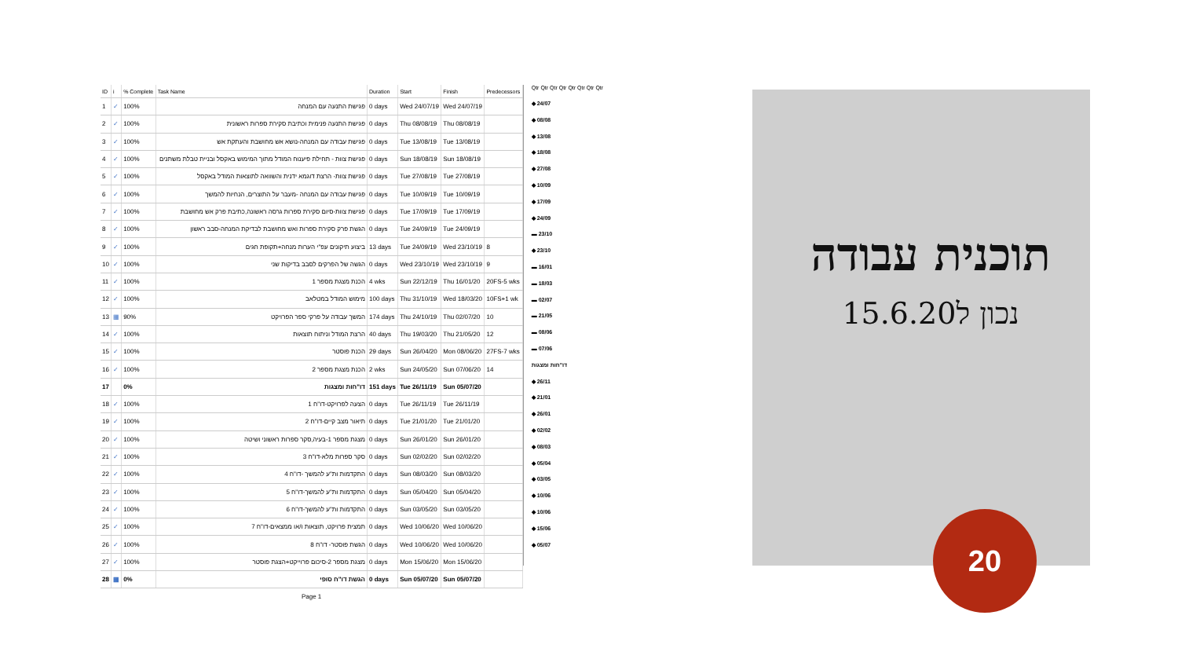| ID | i | % Complete | Task Name | Duration | Start | Finish | Predecessors |
| --- | --- | --- | --- | --- | --- | --- | --- |
| 1 | ✓ | 100% | פגישת התנעה עם המנחה | 0 days | Wed 24/07/19 | Wed 24/07/19 | |
| 2 | ✓ | 100% | פגישת התנעה פנימית וכתיבת סקירת ספרות ראשונית | 0 days | Thu 08/08/19 | Thu 08/08/19 | |
| 3 | ✓ | 100% | פגישת עבודה עם המנחה-נושא אש מחושבת והעתקת אש | 0 days | Tue 13/08/19 | Tue 13/08/19 | |
| 4 | ✓ | 100% | פגישת צוות - תחילת פיענוח המודל מתוך המימוש באקסל ובניית טבלת משתנים | 0 days | Sun 18/08/19 | Sun 18/08/19 | |
| 5 | ✓ | 100% | פגישת צוות- הרצת דוגמא ידנית והשוואה לתוצאות המודל באקסל | 0 days | Tue 27/08/19 | Tue 27/08/19 | |
| 6 | ✓ | 100% | פגישת עבודה עם המנחה -מעבר על התוצרים, הנחיות להמשך | 0 days | Tue 10/09/19 | Tue 10/09/19 | |
| 7 | ✓ | 100% | פגישת צוות-סיום סקירת ספרות גרסה ראשונה,כתיבת פרק אש מחושבת | 0 days | Tue 17/09/19 | Tue 17/09/19 | |
| 8 | ✓ | 100% | הגשת פרק סקירת ספרות ואש מחושבת לבדיקת המנחה-סבב ראשון | 0 days | Tue 24/09/19 | Tue 24/09/19 | |
| 9 | ✓ | 100% | ביצוע תיקונים עפ"י הערות מנחה+תקופת חגים | 13 days | Tue 24/09/19 | Wed 23/10/19 | 8 |
| 10 | ✓ | 100% | הגשה של הפרקים לסבב בדיקות שני | 0 days | Wed 23/10/19 | Wed 23/10/19 | 9 |
| 11 | ✓ | 100% | הכנת מצגת מספר 1 | 4 wks | Sun 22/12/19 | Thu 16/01/20 | 20FS-5 wks |
| 12 | ✓ | 100% | מימוש המודל במטלאב | 100 days | Thu 31/10/19 | Wed 18/03/20 | 10FS+1 wk |
| 13 | ▦ | 90% | המשך עבודה על פרקי ספר הפרויקט | 174 days | Thu 24/10/19 | Thu 02/07/20 | 10 |
| 14 | ✓ | 100% | הרצת המודל וניתוח תוצאות | 40 days | Thu 19/03/20 | Thu 21/05/20 | 12 |
| 15 | ✓ | 100% | הכנת פוסטר | 29 days | Sun 26/04/20 | Mon 08/06/20 | 27FS-7 wks |
| 16 | ✓ | 100% | הכנת מצגת מספר 2 | 2 wks | Sun 24/05/20 | Sun 07/06/20 | 14 |
| 17 | | 0% | דו"חות ומצגות | 151 days | Tue 26/11/19 | Sun 05/07/20 | |
| 18 | ✓ | 100% | הצעה לפרויקט-דו"ח 1 | 0 days | Tue 26/11/19 | Tue 26/11/19 | |
| 19 | ✓ | 100% | תיאור מצב קיים-דו"ח 2 | 0 days | Tue 21/01/20 | Tue 21/01/20 | |
| 20 | ✓ | 100% | מצגת מספר 1-בעיה,סקר ספרות ראשוני ושיטה | 0 days | Sun 26/01/20 | Sun 26/01/20 | |
| 21 | ✓ | 100% | סקר ספרות מלא-דו"ח 3 | 0 days | Sun 02/02/20 | Sun 02/02/20 | |
| 22 | ✓ | 100% | התקדמות ות"ע להמשך -דו"ח 4 | 0 days | Sun 08/03/20 | Sun 08/03/20 | |
| 23 | ✓ | 100% | התקדמות ות"ע להמשך-דו"ח 5 | 0 days | Sun 05/04/20 | Sun 05/04/20 | |
| 24 | ✓ | 100% | התקדמות ות"ע להמשך-דו"ח 6 | 0 days | Sun 03/05/20 | Sun 03/05/20 | |
| 25 | ✓ | 100% | תמצית פרויקט, תוצאות ו/או ממצאים-דו"ח 7 | 0 days | Wed 10/06/20 | Wed 10/06/20 | |
| 26 | ✓ | 100% | הגשת פוסטר- דו"ח 8 | 0 days | Wed 10/06/20 | Wed 10/06/20 | |
| 27 | ✓ | 100% | מצגת מספר 2-סיכום פרוייקט+הצגת פוסטר | 0 days | Mon 15/06/20 | Mon 15/06/20 | |
| 28 | ▦ | 0% | הגשת דו"ח סופי | 0 days | Sun 05/07/20 | Sun 05/07/20 | |
| Page 1 | | | | | | | |
Qtr Qtr Qtr Qtr Qtr Qtr Qtr Qtr
◆ 24/07
◆ 08/08
◆ 13/08
◆ 18/08
◆ 27/08
◆ 10/09
◆ 17/09
◆ 24/09
▬ 23/10
◆ 23/10
▬ 16/01
▬ 18/03
▬ 02/07
▬ 21/05
▬ 08/06
▬ 07/06
דו"חות ומצגות
◆ 26/11
◆ 21/01
◆ 26/01
◆ 02/02
◆ 08/03
◆ 05/04
◆ 03/05
◆ 10/06
◆ 10/06
◆ 15/06
◆ 05/07
תוכנית עבודה
נכון ל15.6.20
20